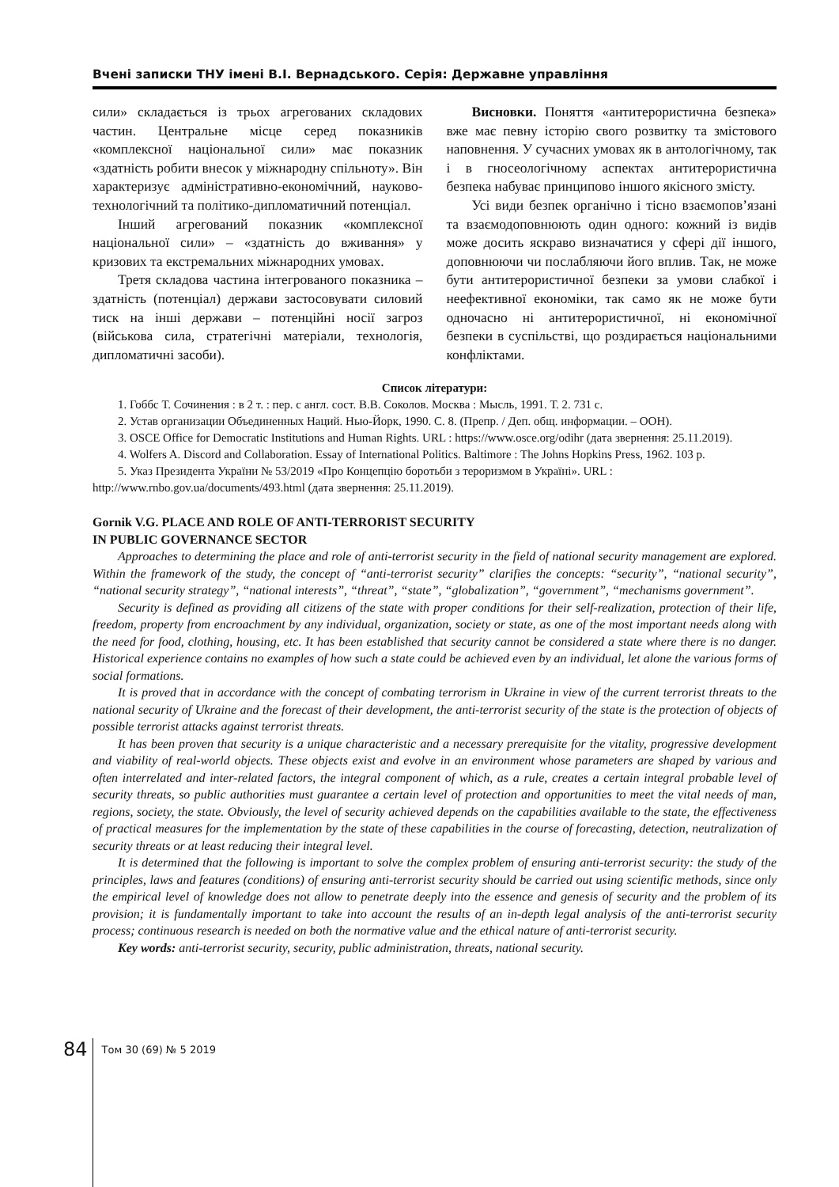Вчені записки ТНУ імені В.І. Вернадського. Серія: Державне управління
сили» складається із трьох агрегованих складових частин. Центральне місце серед показників «комплексної національної сили» має показник «здатність робити внесок у міжнародну спільноту». Він характеризує адміністративно-економічний, науково-технологічний та політико-дипломатичний потенціал.
Інший агрегований показник «комплексної національної сили» – «здатність до вживання» у кризових та екстремальних міжнародних умовах.
Третя складова частина інтегрованого показника – здатність (потенціал) держави застосовувати силовий тиск на інші держави – потенційні носії загроз (військова сила, стратегічні матеріали, технологія, дипломатичні засоби).
Висновки. Поняття «антитерористична безпека» вже має певну історію свого розвитку та змістового наповнення. У сучасних умовах як в антологічному, так і в гносеологічному аспектах антитерористична безпека набуває принципово іншого якісного змісту.
Усі види безпек органічно і тісно взаємопов’язані та взаємодоповнюють один одного: кожний із видів може досить яскраво визначатися у сфері дії іншого, доповнюючи чи послабляючи його вплив. Так, не може бути антитерористичної безпеки за умови слабкої і неефективної економіки, так само як не може бути одночасно ні антитерористичної, ні економічної безпеки в суспільстві, що роздирається національними конфліктами.
Список літератури:
1. Гоббс Т. Сочинения : в 2 т. : пер. с англ. сост. В.В. Соколов. Москва : Мысль, 1991. Т. 2. 731 с.
2. Устав организации Объединенных Наций. Нью-Йорк, 1990. С. 8. (Препр. / Деп. общ. информации. – ООН).
3. OSCE Office for Democratic Institutions and Human Rights. URL : https://www.osce.org/odihr (дата звернення: 25.11.2019).
4. Wolfers A. Discord and Collaboration. Essay of International Politics. Baltimore : The Johns Hopkins Press, 1962. 103 p.
5. Указ Президента України № 53/2019 «Про Концепцію боротьби з тероризмом в Україні». URL : http://www.rnbo.gov.ua/documents/493.html (дата звернення: 25.11.2019).
Gornik V.G. PLACE AND ROLE OF ANTI-TERRORIST SECURITY
IN PUBLIC GOVERNANCE SECTOR
Approaches to determining the place and role of anti-terrorist security in the field of national security management are explored. Within the framework of the study, the concept of “anti-terrorist security” clarifies the concepts: “security”, “national security”, “national security strategy”, “national interests”, “threat”, “state”, “globalization”, “government”, “mechanisms government”.
Security is defined as providing all citizens of the state with proper conditions for their self-realization, protection of their life, freedom, property from encroachment by any individual, organization, society or state, as one of the most important needs along with the need for food, clothing, housing, etc. It has been established that security cannot be considered a state where there is no danger. Historical experience contains no examples of how such a state could be achieved even by an individual, let alone the various forms of social formations.
It is proved that in accordance with the concept of combating terrorism in Ukraine in view of the current terrorist threats to the national security of Ukraine and the forecast of their development, the anti-terrorist security of the state is the protection of objects of possible terrorist attacks against terrorist threats.
It has been proven that security is a unique characteristic and a necessary prerequisite for the vitality, progressive development and viability of real-world objects. These objects exist and evolve in an environment whose parameters are shaped by various and often interrelated and inter-related factors, the integral component of which, as a rule, creates a certain integral probable level of security threats, so public authorities must guarantee a certain level of protection and opportunities to meet the vital needs of man, regions, society, the state. Obviously, the level of security achieved depends on the capabilities available to the state, the effectiveness of practical measures for the implementation by the state of these capabilities in the course of forecasting, detection, neutralization of security threats or at least reducing their integral level.
It is determined that the following is important to solve the complex problem of ensuring anti-terrorist security: the study of the principles, laws and features (conditions) of ensuring anti-terrorist security should be carried out using scientific methods, since only the empirical level of knowledge does not allow to penetrate deeply into the essence and genesis of security and the problem of its provision; it is fundamentally important to take into account the results of an in-depth legal analysis of the anti-terrorist security process; continuous research is needed on both the normative value and the ethical nature of anti-terrorist security.
Key words: anti-terrorist security, security, public administration, threats, national security.
84 Том 30 (69) № 5 2019